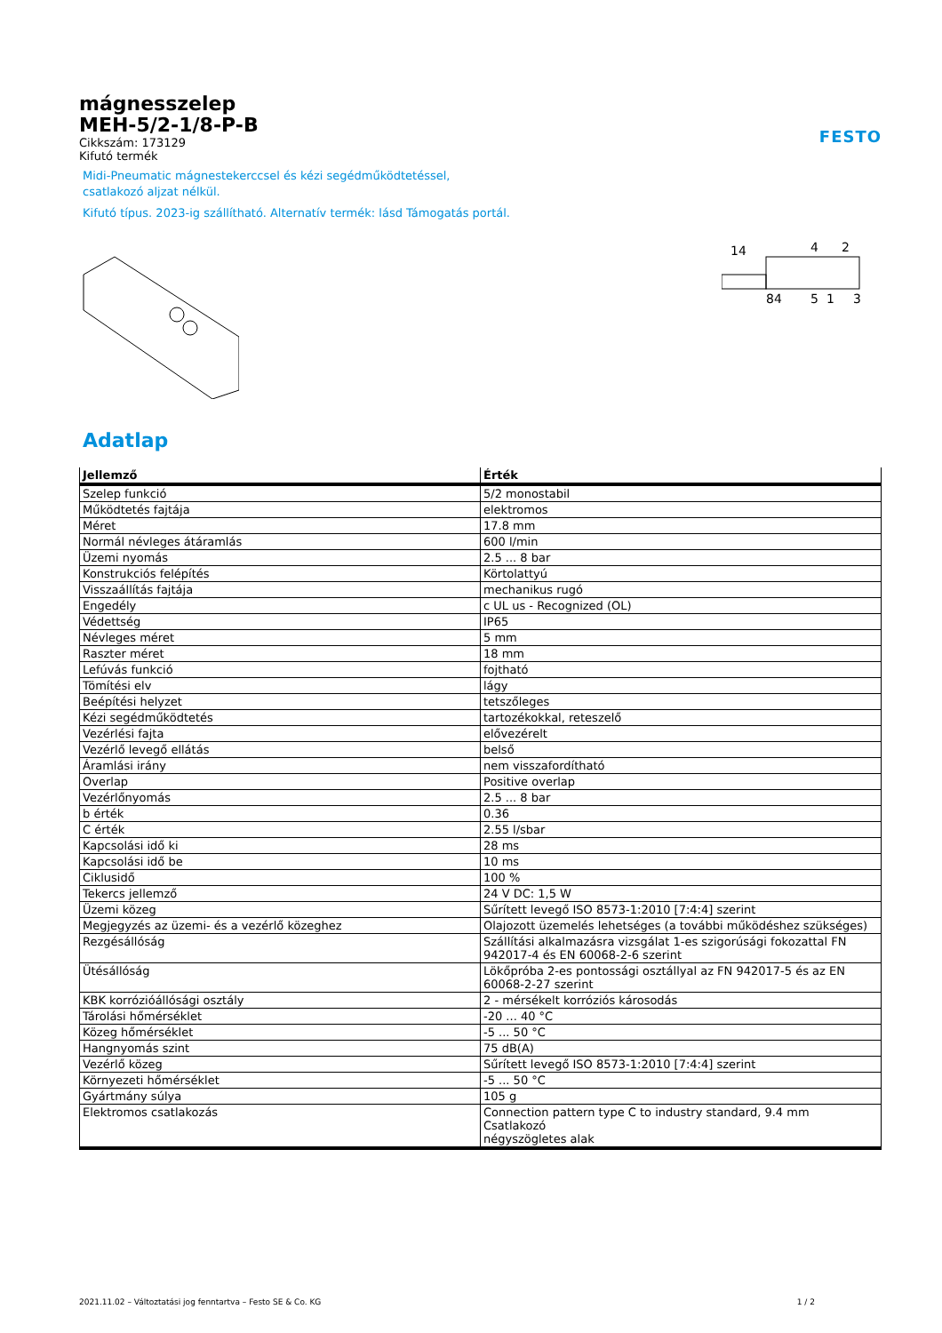mágnesszelep
MEH-5/2-1/8-P-B
Cikkszám: 173129
Kifutó termék
FESTO
Midi-Pneumatic mágnestekerccsel és kézi segédműködtetéssel,
csatlakozó aljzat nélkül.
Kifutó típus. 2023-ig szállítható. Alternatív termék: lásd Támogatás portál.
14
4
2
84
5
1
3
Adatlap
| Jellemző | Érték |
| --- | --- |
| Szelep funkció | 5/2 monostabil |
| Működtetés fajtája | elektromos |
| Méret | 17.8 mm |
| Normál névleges átáramlás | 600 l/min |
| Üzemi nyomás | 2.5 ... 8 bar |
| Konstrukciós felépítés | Körtolattyú |
| Visszaállítás fajtája | mechanikus rugó |
| Engedély | c UL us - Recognized (OL) |
| Védettség | IP65 |
| Névleges méret | 5 mm |
| Raszter méret | 18 mm |
| Lefúvás funkció | fojtható |
| Tömítési elv | lágy |
| Beépítési helyzet | tetszőleges |
| Kézi segédműködtetés | tartozékokkal, reteszelő |
| Vezérlési fajta | elővezérelt |
| Vezérlő levegő ellátás | belső |
| Áramlási irány | nem visszafordítható |
| Overlap | Positive overlap |
| Vezérlőnyomás | 2.5 ... 8 bar |
| b érték | 0.36 |
| C érték | 2.55 l/sbar |
| Kapcsolási idő ki | 28 ms |
| Kapcsolási idő be | 10 ms |
| Ciklusidő | 100 % |
| Tekercs jellemző | 24 V DC: 1,5 W |
| Üzemi közeg | Sűrített levegő ISO 8573-1:2010 [7:4:4] szerint |
| Megjegyzés az üzemi- és a vezérlő közeghez | Olajozott üzemelés lehetséges (a további működéshez szükséges) |
| Rezgésállóság | Szállítási alkalmazásra vizsgálat 1-es szigorúsági fokozattal FN 942017-4 és EN 60068-2-6 szerint |
| Ütésállóság | Lökőpróba 2-es pontossági osztállyal az FN 942017-5 és az EN 60068-2-27 szerint |
| KBK korrózióállósági osztály | 2 - mérsékelt korróziós károsodás |
| Tárolási hőmérséklet | -20 ... 40 °C |
| Közeg hőmérséklet | -5 ... 50 °C |
| Hangnyomás szint | 75 dB(A) |
| Vezérlő közeg | Sűrített levegő ISO 8573-1:2010 [7:4:4] szerint |
| Környezeti hőmérséklet | -5 ... 50 °C |
| Gyártmány súlya | 105 g |
| Elektromos csatlakozás | Connection pattern type C to industry standard, 9.4 mm Csatlakozó négyszögletes alak |
2021.11.02 – Változtatási jog fenntartva – Festo SE & Co. KG 1 / 2